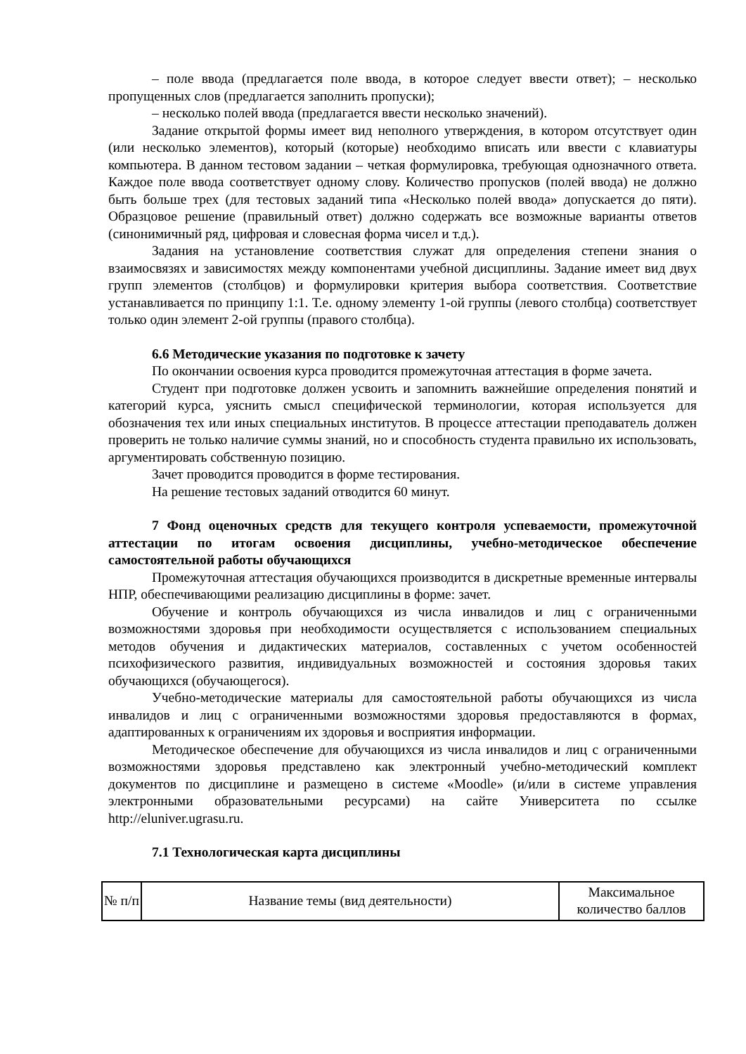– поле ввода (предлагается поле ввода, в которое следует ввести ответ); – несколько пропущенных слов (предлагается заполнить пропуски);
– несколько полей ввода (предлагается ввести несколько значений).
Задание открытой формы имеет вид неполного утверждения, в котором отсутствует один (или несколько элементов), который (которые) необходимо вписать или ввести с клавиатуры компьютера. В данном тестовом задании – четкая формулировка, требующая однозначного ответа. Каждое поле ввода соответствует одному слову. Количество пропусков (полей ввода) не должно быть больше трех (для тестовых заданий типа «Несколько полей ввода» допускается до пяти). Образцовое решение (правильный ответ) должно содержать все возможные варианты ответов (синонимичный ряд, цифровая и словесная форма чисел и т.д.).
Задания на установление соответствия служат для определения степени знания о взаимосвязях и зависимостях между компонентами учебной дисциплины. Задание имеет вид двух групп элементов (столбцов) и формулировки критерия выбора соответствия. Соответствие устанавливается по принципу 1:1. Т.е. одному элементу 1-ой группы (левого столбца) соответствует только один элемент 2-ой группы (правого столбца).
6.6 Методические указания по подготовке к зачету
По окончании освоения курса проводится промежуточная аттестация в форме зачета.
Студент при подготовке должен усвоить и запомнить важнейшие определения понятий и категорий курса, уяснить смысл специфической терминологии, которая используется для обозначения тех или иных специальных институтов. В процессе аттестации преподаватель должен проверить не только наличие суммы знаний, но и способность студента правильно их использовать, аргументировать собственную позицию.
Зачет проводится проводится в форме тестирования.
На решение тестовых заданий отводится 60 минут.
7 Фонд оценочных средств для текущего контроля успеваемости, промежуточной аттестации по итогам освоения дисциплины, учебно-методическое обеспечение самостоятельной работы обучающихся
Промежуточная аттестация обучающихся производится в дискретные временные интервалы НПР, обеспечивающими реализацию дисциплины в форме: зачет.
Обучение и контроль обучающихся из числа инвалидов и лиц с ограниченными возможностями здоровья при необходимости осуществляется с использованием специальных методов обучения и дидактических материалов, составленных с учетом особенностей психофизического развития, индивидуальных возможностей и состояния здоровья таких обучающихся (обучающегося).
Учебно-методические материалы для самостоятельной работы обучающихся из числа инвалидов и лиц с ограниченными возможностями здоровья предоставляются в формах, адаптированных к ограничениям их здоровья и восприятия информации.
Методическое обеспечение для обучающихся из числа инвалидов и лиц с ограниченными возможностями здоровья представлено как электронный учебно-методический комплект документов по дисциплине и размещено в системе «Moodle» (и/или в системе управления электронными образовательными ресурсами) на сайте Университета по ссылке http://eluniver.ugrasu.ru.
7.1 Технологическая карта дисциплины
| № п/п | Название темы (вид деятельности) | Максимальное количество баллов |
| --- | --- | --- |